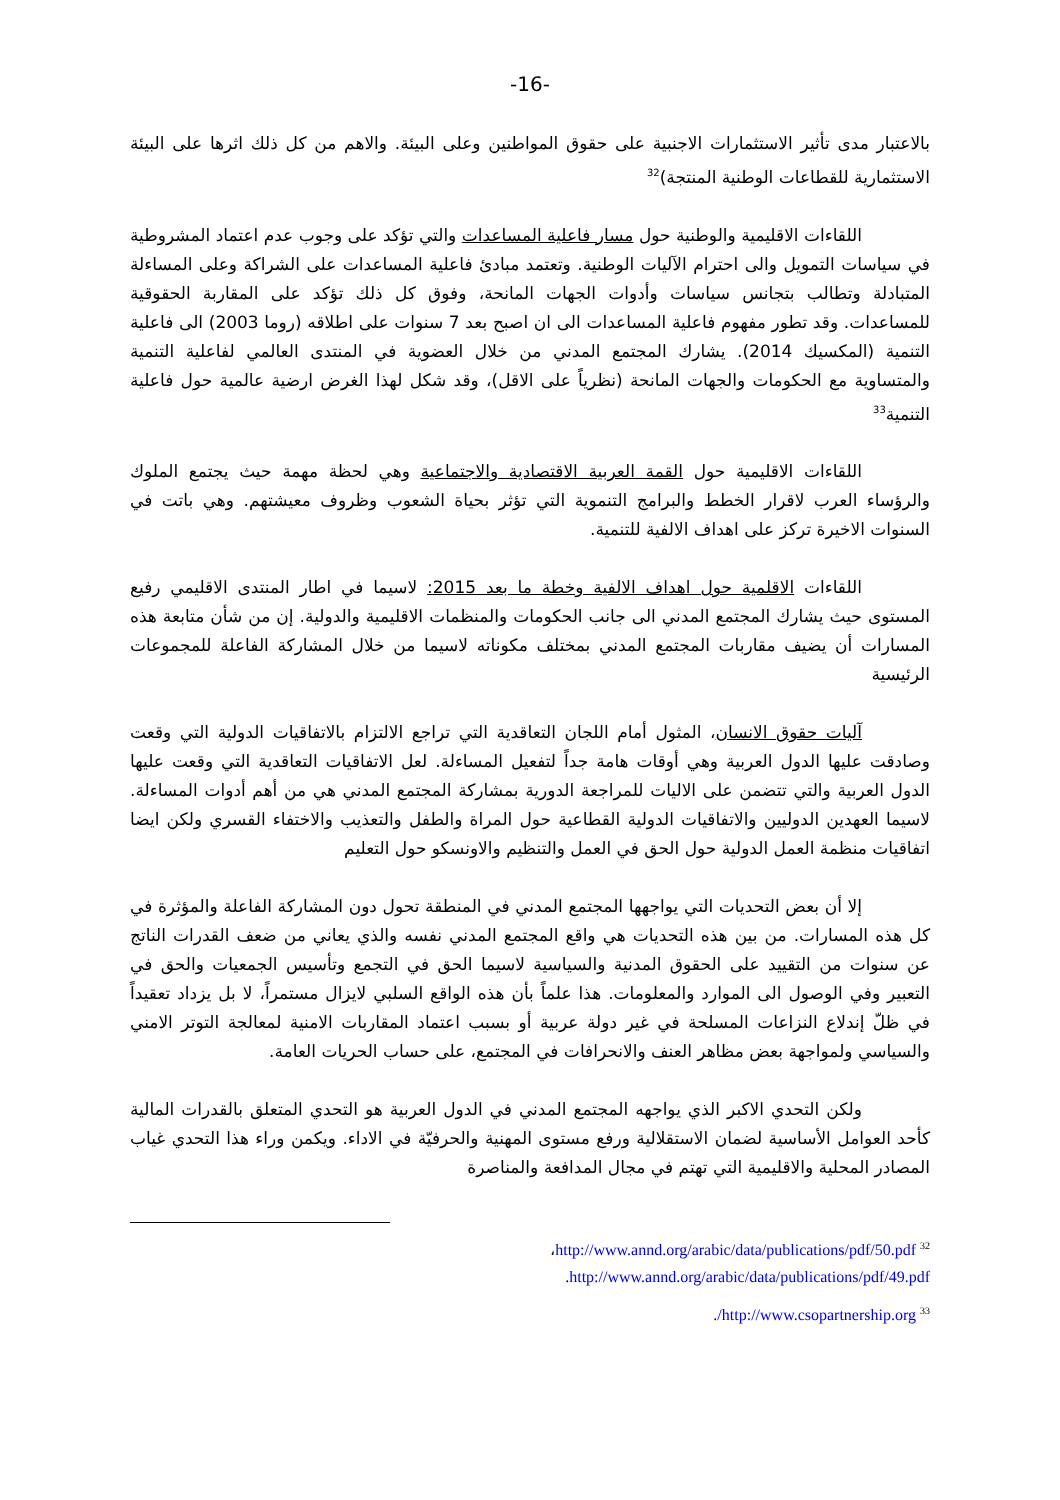-16-
بالاعتبار مدى تأثير الاستثمارات الاجنبية على حقوق المواطنين وعلى البيئة. والاهم من كل ذلك اثرها على البيئة الاستثمارية للقطاعات الوطنية المنتجة)<sup>32</sup>
اللقاءات الاقليمية والوطنية حول مسار فاعلية المساعدات والتي تؤكد على وجوب عدم اعتماد المشروطية في سياسات التمويل والى احترام الآليات الوطنية. وتعتمد مبادئ فاعلية المساعدات على الشراكة وعلى المساءلة المتبادلة وتطالب بتجانس سياسات وأدوات الجهات المانحة، وفوق كل ذلك تؤكد على المقاربة الحقوقية للمساعدات. وقد تطور مفهوم فاعلية المساعدات الى ان اصبح بعد 7 سنوات على اطلاقه (روما 2003) الى فاعلية التنمية (المكسيك 2014). يشارك المجتمع المدني من خلال العضوية في المنتدى العالمي لفاعلية التنمية والمتساوية مع الحكومات والجهات المانحة (نظرياً على الاقل)، وقد شكل لهذا الغرض ارضية عالمية حول فاعلية التنمية<sup>33</sup>
اللقاءات الاقليمية حول القمة العربية الاقتصادية والاجتماعية وهي لحظة مهمة حيث يجتمع الملوك والرؤساء العرب لاقرار الخطط والبرامج التنموية التي تؤثر بحياة الشعوب وظروف معيشتهم. وهي باتت في السنوات الاخيرة تركز على اهداف الالفية للتنمية.
اللقاءات الاقلمية حول اهداف الالفية وخطة ما بعد 2015: لاسيما في اطار المنتدى الاقليمي رفيع المستوى حيث يشارك المجتمع المدني الى جانب الحكومات والمنظمات الاقليمية والدولية. إن من شأن متابعة هذه المسارات أن يضيف مقاربات المجتمع المدني بمختلف مكوناته لاسيما من خلال المشاركة الفاعلة للمجموعات الرئيسية
آليات حقوق الانسان، المثول أمام اللجان التعاقدية التي تراجع الالتزام بالاتفاقيات الدولية التي وقعت وصادقت عليها الدول العربية وهي أوقات هامة جداً لتفعيل المساءلة. لعل الاتفاقيات التعاقدية التي وقعت عليها الدول العربية والتي تتضمن على الاليات للمراجعة الدورية بمشاركة المجتمع المدني هي من أهم أدوات المساءلة. لاسيما العهدين الدوليين والاتفاقيات الدولية القطاعية حول المراة والطفل والتعذيب والاختفاء القسري ولكن ايضا اتفاقيات منظمة العمل الدولية حول الحق في العمل والتنظيم والاونسكو حول التعليم
إلا أن بعض التحديات التي يواجهها المجتمع المدني في المنطقة تحول دون المشاركة الفاعلة والمؤثرة في كل هذه المسارات. من بين هذه التحديات هي واقع المجتمع المدني نفسه والذي يعاني من ضعف القدرات الناتج عن سنوات من التقييد على الحقوق المدنية والسياسية لاسيما الحق في التجمع وتأسيس الجمعيات والحق في التعبير وفي الوصول الى الموارد والمعلومات. هذا علماً بأن هذه الواقع السلبي لايزال مستمراً، لا بل يزداد تعقيداً في ظلّ إندلاع النزاعات المسلحة في غير دولة عربية أو بسبب اعتماد المقاربات الامنية لمعالجة التوتر الامني والسياسي ولمواجهة بعض مظاهر العنف والانحرافات في المجتمع، على حساب الحريات العامة.
ولكن التحدي الاكبر الذي يواجهه المجتمع المدني في الدول العربية هو التحدي المتعلق بالقدرات المالية كأحد العوامل الأساسية لضمان الاستقلالية ورفع مستوى المهنية والحرفيّة في الاداء. ويكمن وراء هذا التحدي غياب المصادر المحلية والاقليمية التي تهتم في مجال المدافعة والمناصرة
<sup>32</sup> http://www.annd.org/arabic/data/publications/pdf/50.pdf،
http://www.annd.org/arabic/data/publications/pdf/49.pdf.
<sup>33</sup> http://www.csopartnership.org/.